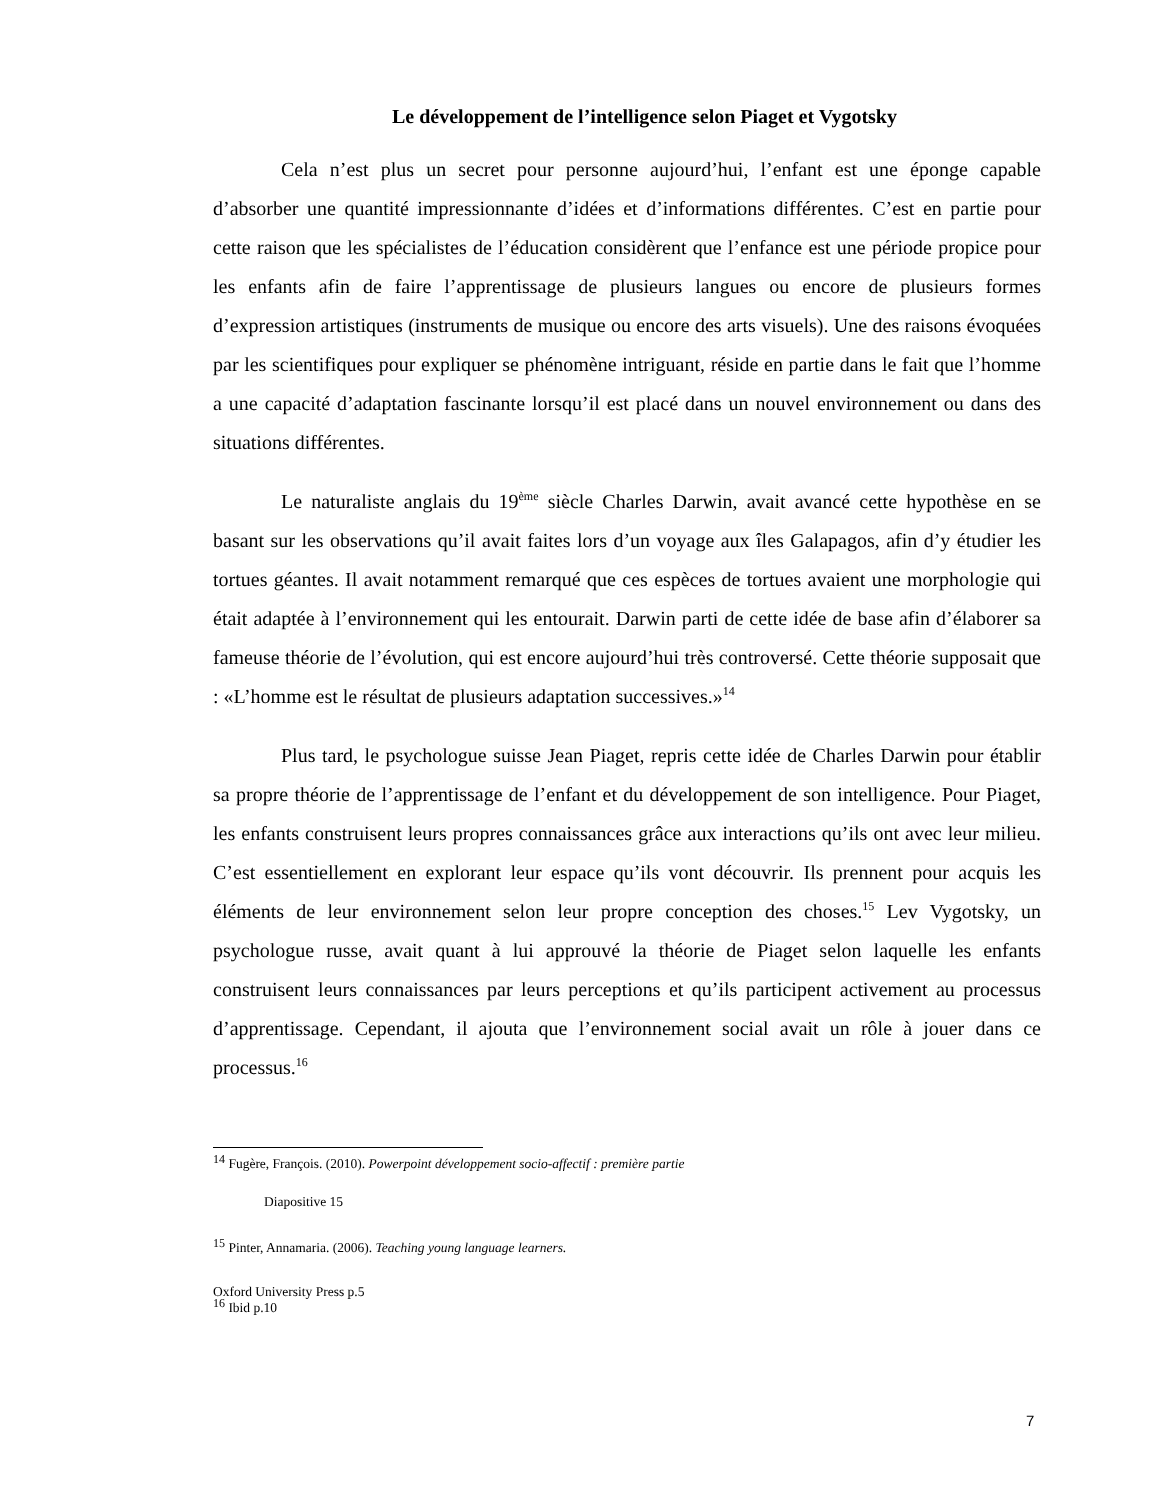Le développement de l’intelligence selon Piaget et Vygotsky
Cela n’est plus un secret pour personne aujourd’hui, l’enfant est une éponge capable d’absorber une quantité impressionnante d’idées et d’informations différentes. C’est en partie pour cette raison que les spécialistes de l’éducation considèrent que l’enfance est une période propice pour les enfants afin de faire l’apprentissage de plusieurs langues ou encore de plusieurs formes d’expression artistiques (instruments de musique ou encore des arts visuels). Une des raisons évoquées par les scientifiques pour expliquer se phénomène intriguant, réside en partie dans le fait que l’homme a une capacité d’adaptation fascinante lorsqu’il est placé dans un nouvel environnement ou dans des situations différentes.
Le naturaliste anglais du 19<sup>ème</sup> siècle Charles Darwin, avait avancé cette hypothèse en se basant sur les observations qu’il avait faites lors d’un voyage aux îles Galapagos, afin d’y étudier les tortues géantes. Il avait notamment remarqué que ces espèces de tortues avaient une morphologie qui était adaptée à l’environnement qui les entourait. Darwin parti de cette idée de base afin d’élaborer sa fameuse théorie de l’évolution, qui est encore aujourd’hui très controversé. Cette théorie supposait que : «L’homme est le résultat de plusieurs adaptation successives.»<sup>14</sup>
Plus tard, le psychologue suisse Jean Piaget, repris cette idée de Charles Darwin pour établir sa propre théorie de l’apprentissage de l’enfant et du développement de son intelligence. Pour Piaget, les enfants construisent leurs propres connaissances grâce aux interactions qu’ils ont avec leur milieu. C’est essentiellement en explorant leur espace qu’ils vont découvrir. Ils prennent pour acquis les éléments de leur environnement selon leur propre conception des choses.<sup>15</sup> Lev Vygotsky, un psychologue russe, avait quant à lui approuvé la théorie de Piaget selon laquelle les enfants construisent leurs connaissances par leurs perceptions et qu’ils participent activement au processus d’apprentissage. Cependant, il ajouta que l’environnement social avait un rôle à jouer dans ce processus.<sup>16</sup>
<sup>14</sup> Fugère, François. (2010). Powerpoint développement socio-affectif : première partie
Diapositive 15
<sup>15</sup> Pinter, Annamaria. (2006). Teaching young language learners.
Oxford University Press p.5
<sup>16</sup> Ibid p.10
7